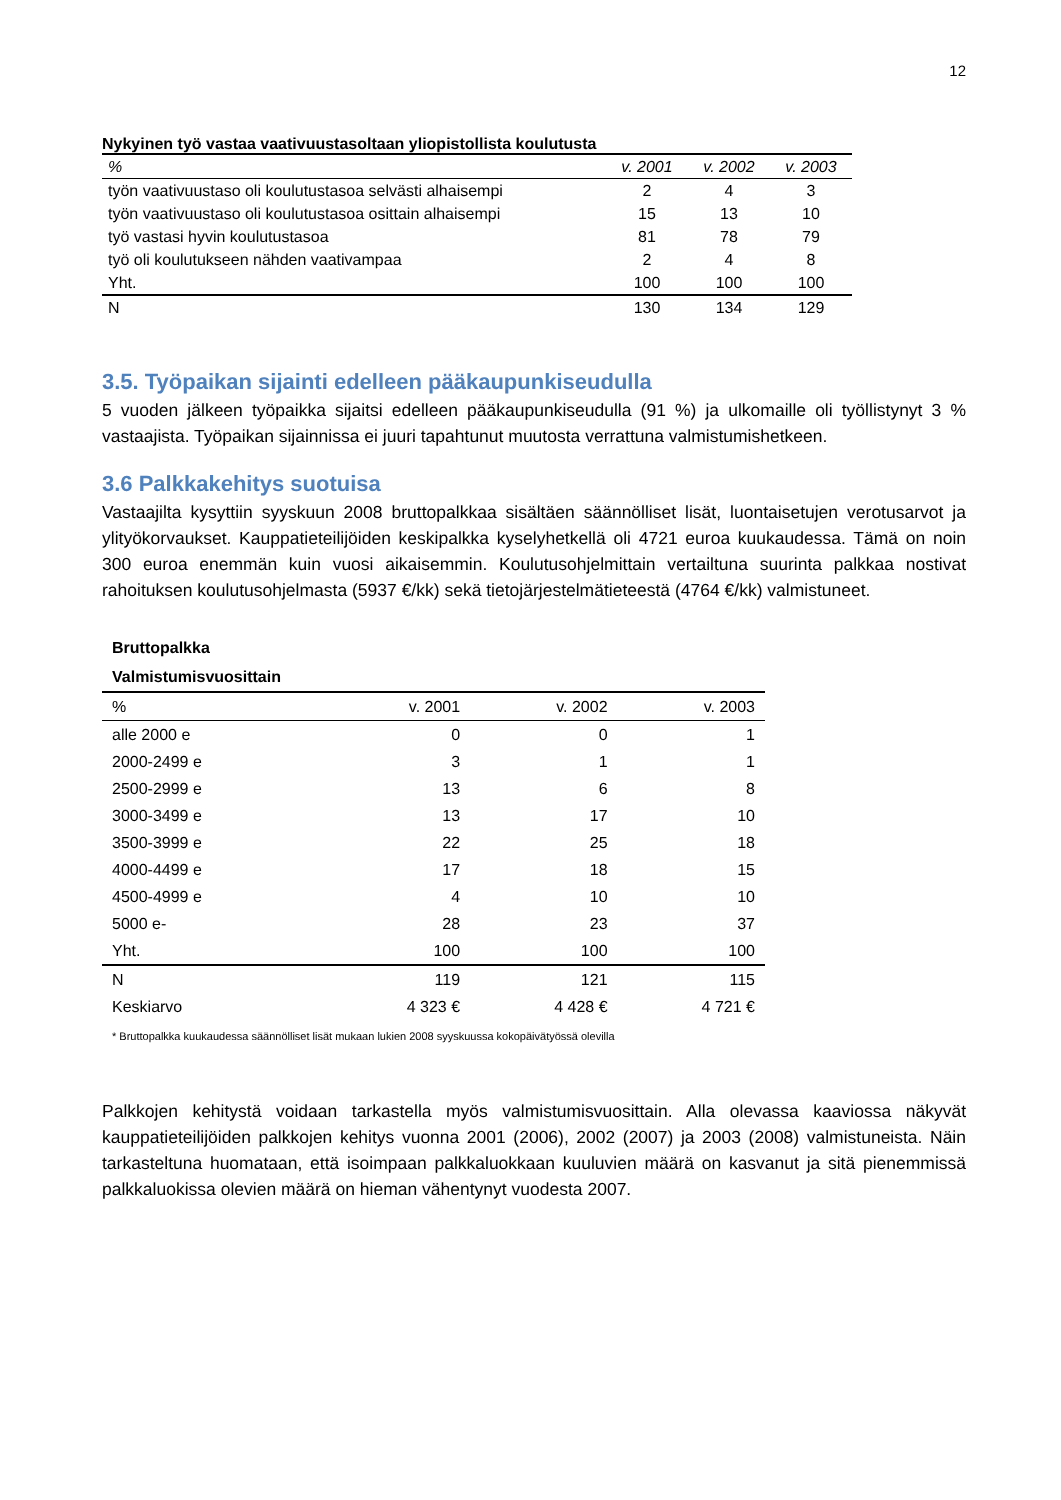12
Nykyinen työ vastaa vaativuustasoltaan yliopistollista koulutusta
| % | v. 2001 | v. 2002 | v. 2003 |
| --- | --- | --- | --- |
| työn vaativuustaso oli koulutustasoa selvästi alhaisempi | 2 | 4 | 3 |
| työn vaativuustaso oli koulutustasoa osittain alhaisempi | 15 | 13 | 10 |
| työ vastasi hyvin koulutustasoa | 81 | 78 | 79 |
| työ oli koulutukseen nähden vaativampaa | 2 | 4 | 8 |
| Yht. | 100 | 100 | 100 |
| N | 130 | 134 | 129 |
3.5. Työpaikan sijainti edelleen pääkaupunkiseudulla
5 vuoden jälkeen työpaikka sijaitsi edelleen pääkaupunkiseudulla (91 %) ja ulkomaille oli työllistynyt 3 % vastaajista. Työpaikan sijainnissa ei juuri tapahtunut muutosta verrattuna valmistumishetkeen.
3.6 Palkkakehitys suotuisa
Vastaajilta kysyttiin syyskuun 2008 bruttopalkkaa sisältäen säännölliset lisät, luontaisetujen verotusarvot ja ylityökorvaukset. Kauppatieteilijöiden keskipalkka kyselyhetkellä oli 4721 euroa kuukaudessa. Tämä on noin 300 euroa enemmän kuin vuosi aikaisemmin. Koulutusohjelmittain vertailtuna suurinta palkkaa nostivat rahoituksen koulutusohjelmasta (5937 €/kk) sekä tietojärjestelmätieteestä (4764 €/kk) valmistuneet.
Bruttopalkka Valmistumisvuosittain
| % | v. 2001 | v. 2002 | v. 2003 |
| --- | --- | --- | --- |
| alle 2000 e | 0 | 0 | 1 |
| 2000-2499 e | 3 | 1 | 1 |
| 2500-2999 e | 13 | 6 | 8 |
| 3000-3499 e | 13 | 17 | 10 |
| 3500-3999 e | 22 | 25 | 18 |
| 4000-4499 e | 17 | 18 | 15 |
| 4500-4999 e | 4 | 10 | 10 |
| 5000 e- | 28 | 23 | 37 |
| Yht. | 100 | 100 | 100 |
| N | 119 | 121 | 115 |
| Keskiarvo | 4 323 € | 4 428 € | 4 721 € |
* Bruttopalkka kuukaudessa säännölliset lisät mukaan lukien 2008 syyskuussa kokopäivätyössä olevilla
Palkkojen kehitystä voidaan tarkastella myös valmistumisvuosittain. Alla olevassa kaaviossa näkyvät kauppatieteilijöiden palkkojen kehitys vuonna 2001 (2006), 2002 (2007) ja 2003 (2008) valmistuneista. Näin tarkasteltuna huomataan, että isoimpaan palkkaluokkaan kuuluvien määrä on kasvanut ja sitä pienemmissä palkkaluokissa olevien määrä on hieman vähentynyt vuodesta 2007.